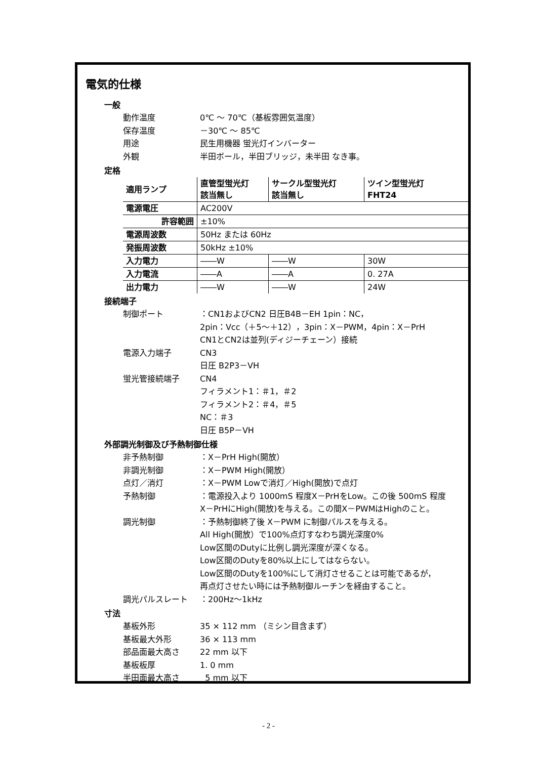電気的仕様
一般
動作温度 0℃ ～ 70℃（基板雰囲気温度）
保存温度 －30℃ ～ 85℃
用途 民生用機器 蛍光灯インバーター
外観 半田ボール，半田ブリッジ，未半田 なき事。
定格
| 適用ランプ | 直管型蛍光灯 該当無し | サークル型蛍光灯 該当無し | ツイン型蛍光灯 FHT24 |
| --- | --- | --- | --- |
| 電源電圧 | AC200V | | |
| 許容範囲 | ±10% | | |
| 電源周波数 | 50Hz または 60Hz | | |
| 発振周波数 | 50kHz ±10% | | |
| 入力電力 | ――W | ――W | 30W |
| 入力電流 | ――A | ――A | 0. 27A |
| 出力電力 | ――W | ――W | 24W |
接続端子
制御ポート ：CN1およびCN2 日圧B4B－EH 1pin：NC，
2pin：Vcc（＋5～＋12），3pin：X－PWM，4pin：X－PrH
CN1とCN2は並列(ディジーチェーン）接続
電源入力端子 CN3
日圧 B2P3－VH
蛍光管接続端子 CN4
フィラメント1：＃1，＃2
フィラメント2：＃4，＃5
NC：＃3
日圧 B5P－VH
外部調光制御及び予熱制御仕様
非予熱制御 ：X－PrH High(開放）
非調光制御 ：X－PWM High(開放）
点灯／消灯 ：X－PWM Lowで消灯／High(開放)で点灯
予熱制御 ：電源投入より 1000mS 程度X－PrHをLow。この後 500mS 程度
X－PrHにHigh(開放)を与える。この間X－PWMはHighのこと。
調光制御 ：予熱制御終了後 X－PWM に制御パルスを与える。
All High(開放）で100%点灯すなわち調光深度0%
Low区間のDutyに比例し調光深度が深くなる。
Low区間のDutyを80%以上にしてはならない。
Low区間のDutyを100%にして消灯させることは可能であるが，
再点灯させたい時には予熱制御ルーチンを経由すること。
調光パルスレート ：200Hz～1kHz
寸法
基板外形 35 × 112 mm （ミシン目含まず）
基板最大外形 36 × 113 mm
部品面最大高さ 22 mm 以下
基板板厚 1. 0 mm
半田面最大高さ 5 mm 以下
- 2 -